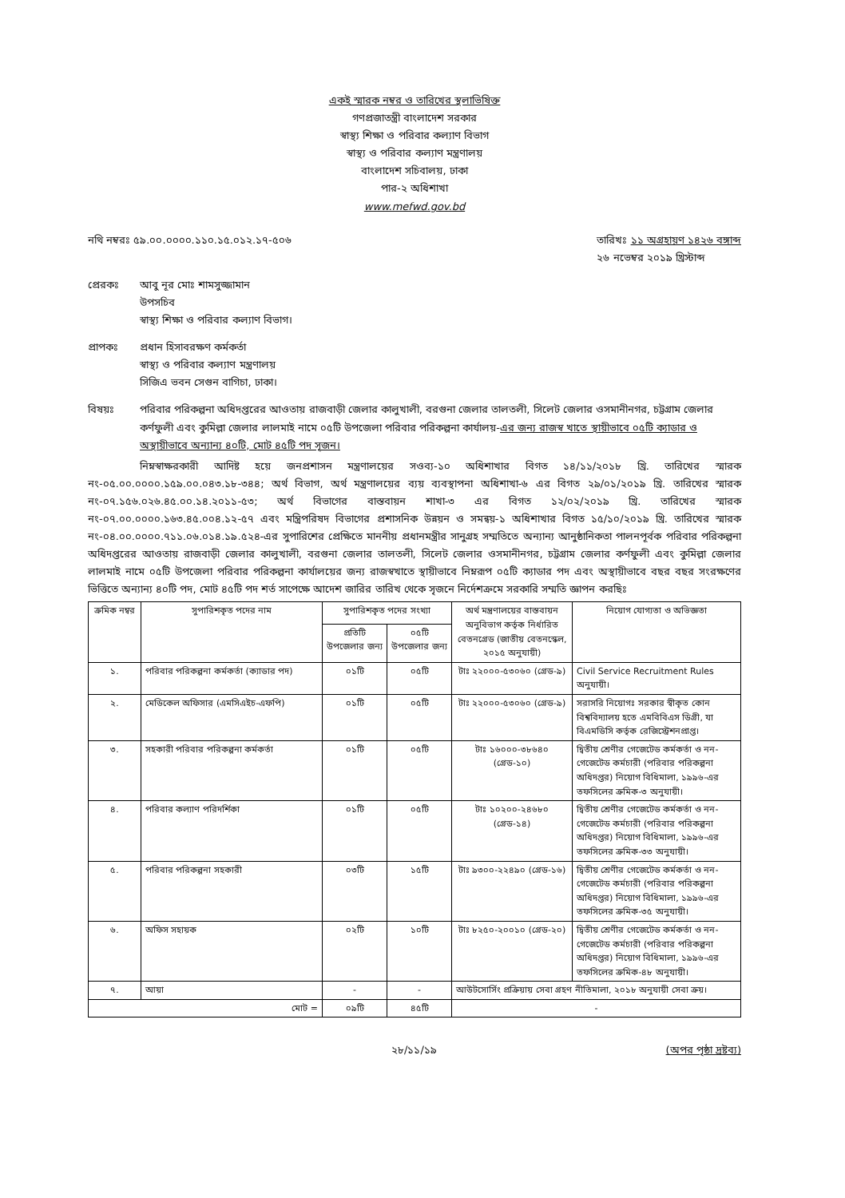একই স্মারক নম্বর ও তারিখের স্থলাভিষিক্ত
গণপ্রজাতন্ত্রী বাংলাদেশ সরকার
স্বাস্থ্য শিক্ষা ও পরিবার কল্যাণ বিভাগ
স্বাস্থ্য ও পরিবার কল্যাণ মন্ত্রণালয়
বাংলাদেশ সচিবালয়, ঢাকা
পার-২ অধিশাখা
www.mefwd.gov.bd
নথি নম্বরঃ ৫৯.০০.০০০০.১১০.১৫.০১২.১৭-৫০৬
তারিখঃ ১১ অগ্রহায়ণ ১৪২৬ বঙ্গাব্দ
২৬ নভেম্বর ২০১৯ খ্রিস্টাব্দ
প্রেরকঃ আবু নূর মোঃ শামসুজ্জামান
উপসচিব
স্বাস্থ্য শিক্ষা ও পরিবার কল্যাণ বিভাগ।
প্রাপকঃ প্রধান হিসাবরক্ষণ কর্মকর্তা
স্বাস্থ্য ও পরিবার কল্যাণ মন্ত্রণালয়
সিজিএ ভবন সেগুন বাগিচা, ঢাকা।
বিষয়ঃ পরিবার পরিকল্পনা অধিদপ্তরের আওতায় রাজবাড়ী জেলার কালুখালী, বরগুনা জেলার তালতলী, সিলেট জেলার ওসমানীনগর, চট্টগ্রাম জেলার কর্ণফুলী এবং কুমিল্লা জেলার লালমাই নামে ০৫টি উপজেলা পরিবার পরিকল্পনা কার্যালয়-এর জন্য রাজস্ব খাতে স্থায়ীভাবে ০৫টি ক্যাডার ও অস্থায়ীভাবে অন্যান্য ৪০টি, মোট ৪৫টি পদ সৃজন।
নিম্নস্বাক্ষরকারী আদিষ্ট হয়ে জনপ্রশাসন মন্ত্রণালয়ের সওব্য-১০ অধিশাখার বিগত ১৪/১১/২০১৮ খ্রি. তারিখের স্মারক নং-০৫.০০.০০০০.১৫৯.০০.০৪৩.১৮-৩৪৪; অর্থ বিভাগ, অর্থ মন্ত্রণালয়ের ব্যয় ব্যবস্থাপনা অধিশাখা-৬ এর বিগত ২৯/০১/২০১৯ খ্রি. তারিখের স্মারক নং-০৭.১৫৬.০২৬.৪৫.০০.১৪.২০১১-৫৩; অর্থ বিভাগের বাস্তবায়ন শাখা-৩ এর বিগত ১২/০২/২০১৯ খ্রি. তারিখের স্মারক নং-০৭.০০.০০০০.১৬৩.৪৫.০০৪.১২-৫৭ এবং মন্ত্রিপরিষদ বিভাগের প্রশাসনিক উন্নয়ন ও সমন্বয়-১ অধিশাখার বিগত ১৫/১০/২০১৯ খ্রি. তারিখের স্মারক নং-০৪.০০.০০০০.৭১১.০৬.০১৪.১৯.৫২৪-এর সুপারিশের প্রেক্ষিতে মাননীয় প্রধানমন্ত্রীর সানুগ্রহ সম্মতিতে অন্যান্য আনুষ্ঠানিকতা পালনপূর্বক পরিবার পরিকল্পনা অধিদপ্তরের আওতায় রাজবাড়ী জেলার কালুখালী, বরগুনা জেলার তালতলী, সিলেট জেলার ওসমানীনগর, চট্টগ্রাম জেলার কর্ণফুলী এবং কুমিল্লা জেলার লালমাই নামে ০৫টি উপজেলা পরিবার পরিকল্পনা কার্যালয়ের জন্য রাজস্বখাতে স্থায়ীভাবে নিম্নরূপ ০৫টি ক্যাডার পদ এবং অস্থায়ীভাবে বছর বছর সংরক্ষণের ভিত্তিতে অন্যান্য ৪০টি পদ, মোট ৪৫টি পদ শর্ত সাপেক্ষে আদেশ জারির তারিখ থেকে সৃজনে নির্দেশক্রমে সরকারি সম্মতি জ্ঞাপন করছিঃ
| ক্রমিক নম্বর | সুপারিশকৃত পদের নাম | সুপারিশকৃত পদের সংখ্যা | | অর্থ মন্ত্রণালয়ের বাস্তবায়ন অনুবিভাগ কর্তৃক নির্ধারিত বেতনগ্রেড (জাতীয় বেতনস্কেল, ২০১৫ অনুযায়ী) | নিয়োগ যোগ্যতা ও অভিজ্ঞতা |
| --- | --- | --- | --- | --- | --- |
| | | প্রতিটি উপজেলার জন্য | ০৫টি উপজেলার জন্য | | |
| ১. | পরিবার পরিকল্পনা কর্মকর্তা (ক্যাডার পদ) | ০১টি | ০৫টি | টাঃ ২২০০০-৫৩০৬০ (গ্রেড-৯) | Civil Service Recruitment Rules অনুযায়ী। |
| ২. | মেডিকেল অফিসার (এমসিএইচ-এফপি) | ০১টি | ০৫টি | টাঃ ২২০০০-৫৩০৬০ (গ্রেড-৯) | সরাসরি নিয়োগঃ সরকার স্বীকৃত কোন বিশ্ববিদ্যালয় হতে এমবিবিএস ডিগ্রী, যা বিএমডিসি কর্তৃক রেজিস্ট্রেশনপ্রাপ্ত। |
| ৩. | সহকারী পরিবার পরিকল্পনা কর্মকর্তা | ০১টি | ০৫টি | টাঃ ১৬০০০-৩৮৬৪০ (গ্রেড-১০) | দ্বিতীয় শ্রেণীর গেজেটেড কর্মকর্তা ও নন-গেজেটেড কর্মচারী (পরিবার পরিকল্পনা অধিদপ্তর) নিয়োগ বিধিমালা, ১৯৯৬-এর তফসিলের ক্রমিক-৩ অনুযায়ী। |
| ৪. | পরিবার কল্যাণ পরিদর্শিকা | ০১টি | ০৫টি | টাঃ ১০২০০-২৪৬৮০ (গ্রেড-১৪) | দ্বিতীয় শ্রেণীর গেজেটেড কর্মকর্তা ও নন-গেজেটেড কর্মচারী (পরিবার পরিকল্পনা অধিদপ্তর) নিয়োগ বিধিমালা, ১৯৯৬-এর তফসিলের ক্রমিক-৩৩ অনুযায়ী। |
| ৫. | পরিবার পরিকল্পনা সহকারী | ০৩টি | ১৫টি | টাঃ ৯৩০০-২২৪৯০ (গ্রেড-১৬) | দ্বিতীয় শ্রেণীর গেজেটেড কর্মকর্তা ও নন-গেজেটেড কর্মচারী (পরিবার পরিকল্পনা অধিদপ্তর) নিয়োগ বিধিমালা, ১৯৯৬-এর তফসিলের ক্রমিক-৩৫ অনুযায়ী। |
| ৬. | অফিস সহায়ক | ০২টি | ১০টি | টাঃ ৮২৫০-২০০১০ (গ্রেড-২০) | দ্বিতীয় শ্রেণীর গেজেটেড কর্মকর্তা ও নন-গেজেটেড কর্মচারী (পরিবার পরিকল্পনা অধিদপ্তর) নিয়োগ বিধিমালা, ১৯৯৬-এর তফসিলের ক্রমিক-৪৮ অনুযায়ী। |
| ৭. | আয়া | - | - | আউটসোর্সিং প্রক্রিয়ায় সেবা গ্রহণ নীতিমালা, ২০১৮ অনুযায়ী সেবা ক্রয়। | |
| মোট = | | ০৯টি | ৪৫টি | - | |
২৮/১১/১৯ (অপর পৃষ্ঠা দ্রষ্টব্য)